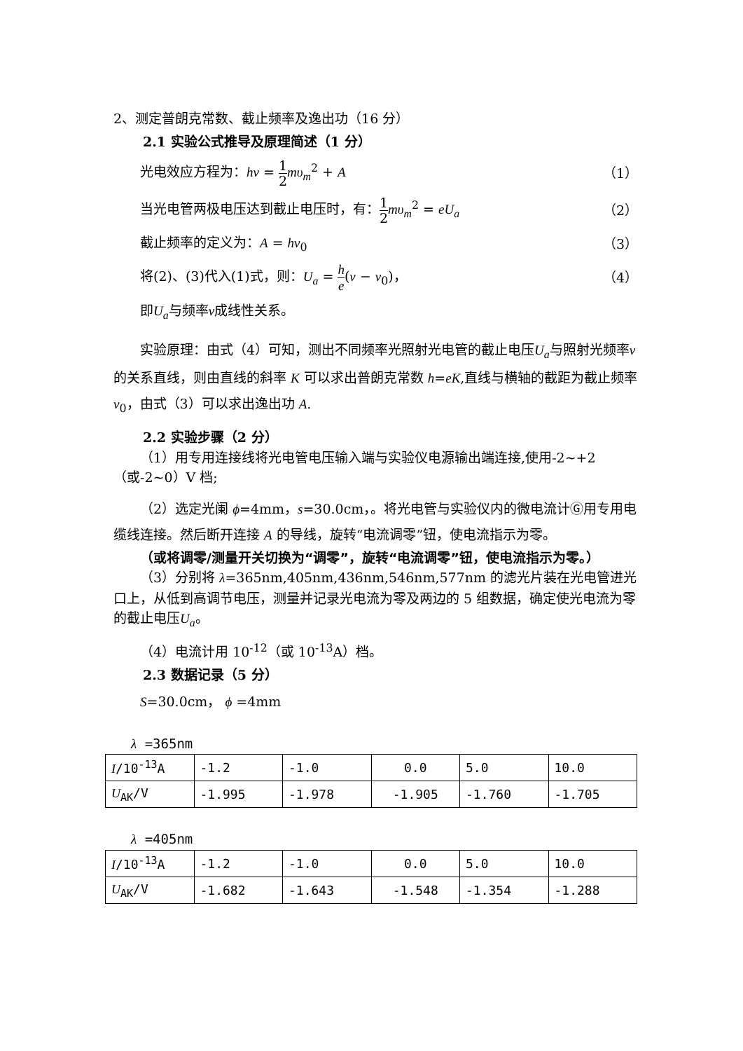2、测定普朗克常数、截止频率及逸出功（16 分）
2.1 实验公式推导及原理简述（1 分）
光电效应方程为：hν = 1 2 mυ<sub>m</sub><sup>2</sup> + A （1）
当光电管两极电压达到截止电压时，有：1 2 mυ<sub>m</sub><sup>2</sup> = eU<sub>a</sub> （2）
截止频率的定义为：A = hν<sub>0</sub> （3）
将(2)、(3)代入(1)式，则：U<sub>a</sub> = h e(ν − ν<sub>0</sub>)， （4）
即U<sub>a</sub>与频率ν成线性关系。
实验原理：由式（4）可知，测出不同频率光照射光电管的截止电压U<sub>a</sub>与照射光频率ν的关系直线，则由直线的斜率 K 可以求出普朗克常数 h=eK,直线与横轴的截距为截止频率ν<sub>0</sub>，由式（3）可以求出逸出功 A.
2.2 实验步骤（2 分）
（1）用专用连接线将光电管电压输入端与实验仪电源输出端连接,使用-2~+2（或-2~0）V 档;
（2）选定光阑 ϕ=4mm，s=30.0cm，。将光电管与实验仪内的微电流计Ⓖ用专用电缆线连接。然后断开连接 A 的导线，旋转“电流调零”钮，使电流指示为零。
（或将调零/测量开关切换为“调零”，旋转“电流调零”钮，使电流指示为零。）
（3）分别将 λ=365nm,405nm,436nm,546nm,577nm 的滤光片装在光电管进光口上，从低到高调节电压，测量并记录光电流为零及两边的 5 组数据，确定使光电流为零的截止电压U<sub>a</sub>。
（4）电流计用 10<sup>-12</sup>（或 10<sup>-13</sup>A）档。
2.3 数据记录（5 分）
S=30.0cm， ϕ =4mm
λ =365nm
| I /10<sup>-13</sup>A | -1.2 | -1.0 | 0.0 | 5.0 | 10.0 |
| U<sub>AK</sub>/V | -1.995 | -1.978 | -1.905 | -1.760 | -1.705 |
λ =405nm
| I /10<sup>-13</sup>A | -1.2 | -1.0 | 0.0 | 5.0 | 10.0 |
| U<sub>AK</sub>/V | -1.682 | -1.643 | -1.548 | -1.354 | -1.288 |